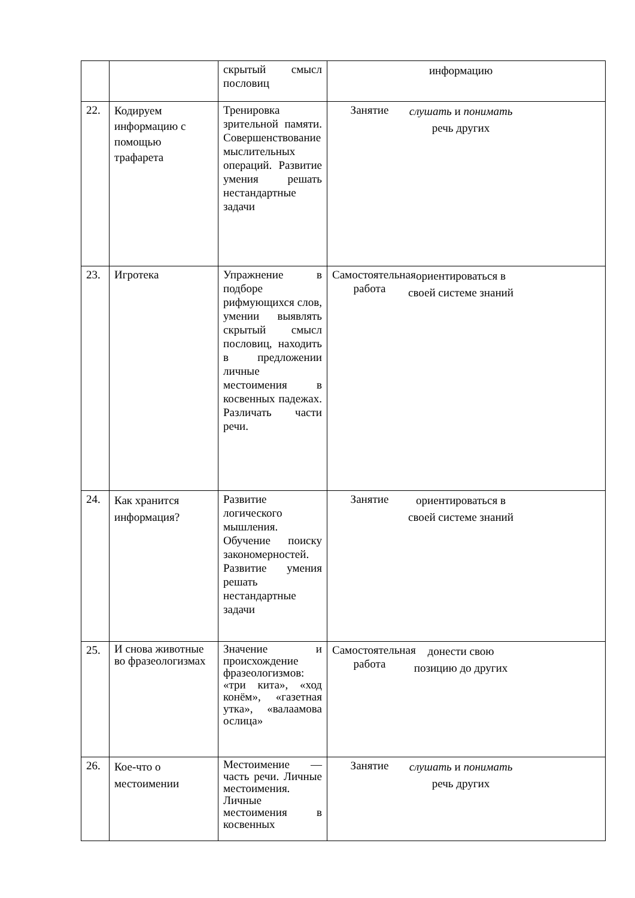| | | скрытый смысл пословиц | информацию |
| 22. | Кодируем информацию с помощью трафарета | Тренировка зрительной памяти. Совершенствование мыслительных операций. Развитие умения решать нестандартные задачи | Занятие слушать и понимать речь других |
| 23. | Игротека | Упражнение в подборе рифмующихся слов, умении выявлять скрытый смысл пословиц, находить в предложении личные местоимения в косвенных падежах. Различать части речи. | Самостоятельная работа ориентироваться в своей системе знаний |
| 24. | Как хранится информация? | Развитие логического мышления. Обучение поиску закономерностей. Развитие умения решать нестандартные задачи | Занятие ориентироваться в своей системе знаний |
| 25. | И снова животные во фразеологизмах | Значение и происхождение фразеологизмов: «три кита», «ход конём», «газетная утка», «валаамова ослица» | Самостоятельная работа донести свою позицию до других |
| 26. | Кое-что о местоимении | Местоимение — часть речи. Личные местоимения. Личные местоимения в косвенных | Занятие слушать и понимать речь других |